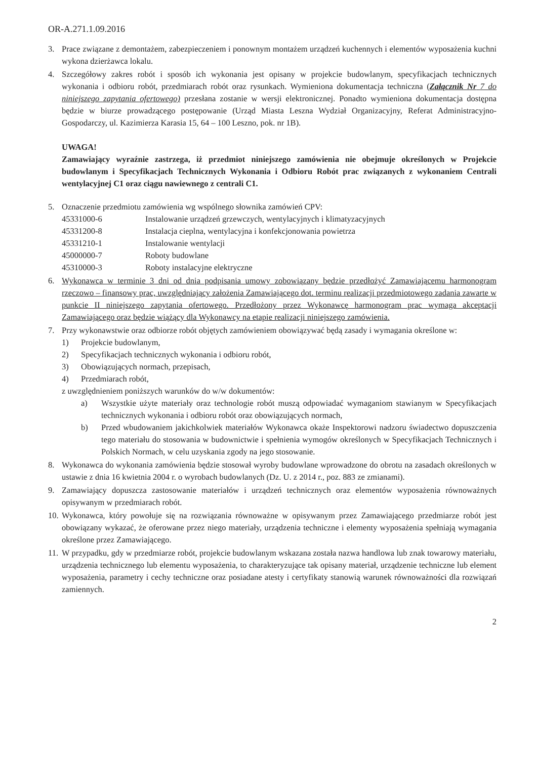OR-A.271.1.09.2016
3. Prace związane z demontażem, zabezpieczeniem i ponownym montażem urządzeń kuchennych i elementów wyposażenia kuchni wykona dzierżawca lokalu.
4. Szczegółowy zakres robót i sposób ich wykonania jest opisany w projekcie budowlanym, specyfikacjach technicznych wykonania i odbioru robót, przedmiarach robót oraz rysunkach. Wymieniona dokumentacja techniczna (Załącznik Nr 7 do niniejszego zapytania ofertowego) przesłana zostanie w wersji elektronicznej. Ponadto wymieniona dokumentacja dostępna będzie w biurze prowadzącego postępowanie (Urząd Miasta Leszna Wydział Organizacyjny, Referat Administracyjno-Gospodarczy, ul. Kazimierza Karasia 15, 64 – 100 Leszno, pok. nr 1B).
UWAGA!
Zamawiający wyraźnie zastrzega, iż przedmiot niniejszego zamówienia nie obejmuje określonych w Projekcie budowlanym i Specyfikacjach Technicznych Wykonania i Odbioru Robót prac związanych z wykonaniem Centrali wentylacyjnej C1 oraz ciągu nawiewnego z centrali C1.
5. Oznaczenie przedmiotu zamówienia wg wspólnego słownika zamówień CPV:
45331000-6 Instalowanie urządzeń grzewczych, wentylacyjnych i klimatyzacyjnych
45331200-8 Instalacja cieplna, wentylacyjna i konfekcjonowania powietrza
45331210-1 Instalowanie wentylacji
45000000-7 Roboty budowlane
45310000-3 Roboty instalacyjne elektryczne
6. Wykonawca w terminie 3 dni od dnia podpisania umowy zobowiązany będzie przedłożyć Zamawiającemu harmonogram rzeczowo – finansowy prac, uwzględniający założenia Zamawiającego dot. terminu realizacji przedmiotowego zadania zawarte w punkcie II niniejszego zapytania ofertowego. Przedłożony przez Wykonawcę harmonogram prac wymaga akceptacji Zamawiającego oraz będzie wiążący dla Wykonawcy na etapie realizacji niniejszego zamówienia.
7. Przy wykonawstwie oraz odbiorze robót objętych zamówieniem obowiązywać będą zasady i wymagania określone w:
1) Projekcie budowlanym,
2) Specyfikacjach technicznych wykonania i odbioru robót,
3) Obowiązujących normach, przepisach,
4) Przedmiarach robót,
z uwzględnieniem poniższych warunków do w/w dokumentów:
a) Wszystkie użyte materiały oraz technologie robót muszą odpowiadać wymaganiom stawianym w Specyfikacjach technicznych wykonania i odbioru robót oraz obowiązujących normach,
b) Przed wbudowaniem jakichkolwiek materiałów Wykonawca okaże Inspektorowi nadzoru świadectwo dopuszczenia tego materiału do stosowania w budownictwie i spełnienia wymogów określonych w Specyfikacjach Technicznych i Polskich Normach, w celu uzyskania zgody na jego stosowanie.
8. Wykonawca do wykonania zamówienia będzie stosował wyroby budowlane wprowadzone do obrotu na zasadach określonych w ustawie z dnia 16 kwietnia 2004 r. o wyrobach budowlanych (Dz. U. z 2014 r., poz. 883 ze zmianami).
9. Zamawiający dopuszcza zastosowanie materiałów i urządzeń technicznych oraz elementów wyposażenia równoważnych opisywanym w przedmiarach robót.
10.
Wykonawca, który powołuje się na rozwiązania równoważne w opisywanym przez Zamawiającego przedmiarze robót jest obowiązany wykazać, że oferowane przez niego materiały, urządzenia techniczne i elementy wyposażenia spełniają wymagania określone przez Zamawiającego.
11.
W przypadku, gdy w przedmiarze robót, projekcie budowlanym wskazana została nazwa handlowa lub znak towarowy materiału, urządzenia technicznego lub elementu wyposażenia, to charakteryzujące tak opisany materiał, urządzenie techniczne lub element wyposażenia, parametry i cechy techniczne oraz posiadane atesty i certyfikaty stanowią warunek równoważności dla rozwiązań zamiennych.
2